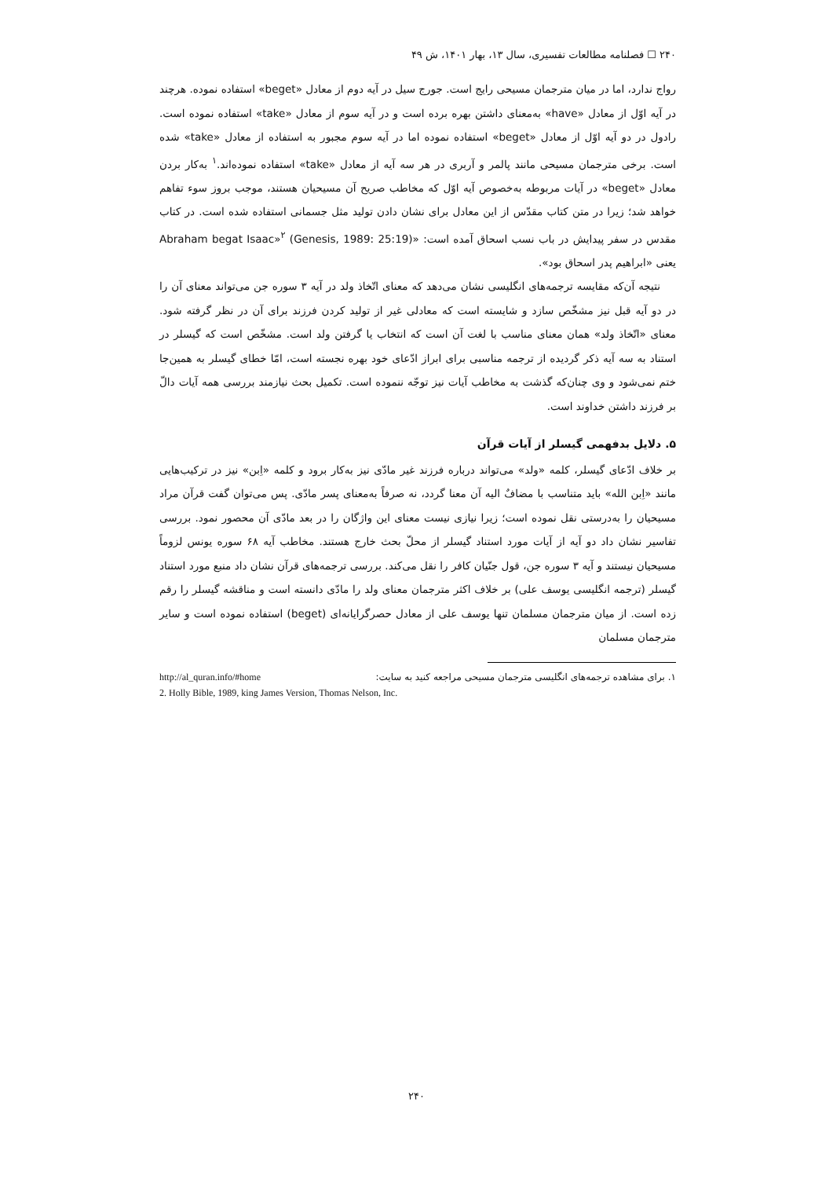۲۴۰ ☐ فصلنامه مطالعات تفسیری، سال ۱۳، بهار ۱۴۰۱، ش ۴۹
رواج ندارد، اما در میان مترجمان مسیحی رایج است. جورج سیل در آیه دوم از معادل «beget» استفاده نموده. هرچند در آیه اوّل از معادل «have» به‌معنای داشتن بهره برده است و در آیه سوم از معادل «take» استفاده نموده است. رادول در دو آیه اوّل از معادل «beget» استفاده نموده اما در آیه سوم مجبور به استفاده از معادل «take» شده است. برخی مترجمان مسیحی مانند پالمر و آربری در هر سه آیه از معادل «take» استفاده نموده‌اند.<sup>۱</sup> به‌کار بردن معادل «beget» در آیات مربوطه به‌خصوص آیه اوّل که مخاطب صریح آن مسیحیان هستند، موجب بروز سوء تفاهم خواهد شد؛ زیرا در متن کتاب مقدّس از این معادل برای نشان دادن تولید مثل جسمانی استفاده شده است. در کتاب مقدس در سفر پیدایش در باب نسب اسحاق آمده است: «Abraham begat Isaac»<sup>۲</sup> (Genesis, 1989: 25:19) یعنی «ابراهیم پدر اسحاق بود».
نتیجه آن‌که مقایسه ترجمه‌های انگلیسی نشان می‌دهد که معنای اتّخاذ ولد در آیه ۳ سوره جن می‌تواند معنای آن را در دو آیه قبل نیز مشخّص سازد و شایسته است که معادلی غیر از تولید کردن فرزند برای آن در نظر گرفته شود. معنای «اتّخاذ ولد» همان معنای مناسب با لغت آن است که انتخاب یا گرفتن ولد است. مشخّص است که گیسلر در استناد به سه آیه ذکر گردیده از ترجمه مناسبی برای ابراز ادّعای خود بهره نجسته است، امّا خطای گیسلر به همین‌جا ختم نمی‌شود و وی چنان‌که گذشت به مخاطب آیات نیز توجّه ننموده است. تکمیل بحث نیازمند بررسی همه آیات دالّ بر فرزند داشتن خداوند است.
۵. دلایل بدفهمی گیسلر از آیات قرآن
بر خلاف ادّعای گیسلر، کلمه «ولد» می‌تواند درباره فرزند غیر مادّی نیز به‌کار برود و کلمه «اِبن» نیز در ترکیب‌هایی مانند «اِبن الله» باید متناسب با مضافٌ الیه آن معنا گردد، نه صرفاً به‌معنای پسر مادّی. پس می‌توان گفت قرآن مراد مسیحیان را به‌درستی نقل نموده است؛ زیرا نیازی نیست معنای این واژگان را در بعد مادّی آن محصور نمود. بررسی تفاسیر نشان داد دو آیه از آیات مورد استناد گیسلر از محلّ بحث خارج هستند. مخاطب آیه ۶۸ سوره یونس لزوماً مسیحیان نیستند و آیه ۳ سوره جن، قول جنّیان کافر را نقل می‌کند. بررسی ترجمه‌های قرآن نشان داد منبع مورد استناد گیسلر (ترجمه انگلیسی یوسف علی) بر خلاف اکثر مترجمان معنای ولد را مادّی دانسته است و مناقشه گیسلر را رقم زده است. از میان مترجمان مسلمان تنها یوسف علی از معادل حصرگرایانه‌ای (beget) استفاده نموده است و سایر مترجمان مسلمان
۱. برای مشاهده ترجمه‌های انگلیسی مترجمان مسیحی مراجعه کنید به سایت: http://al_quran.info/#home
2. Holly Bible, 1989, king James Version, Thomas Nelson, Inc.
۲۴۰